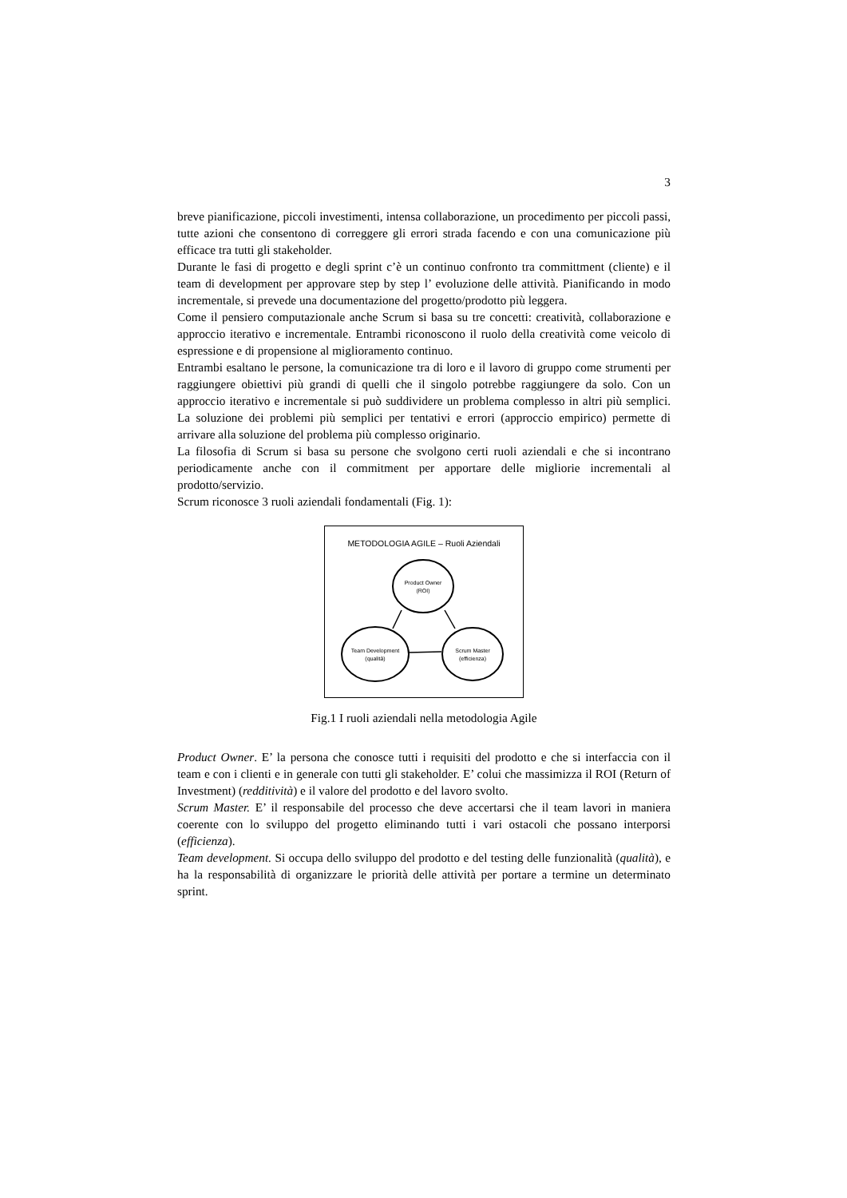3
breve pianificazione, piccoli investimenti, intensa collaborazione, un procedimento per piccoli passi, tutte azioni che consentono di correggere gli errori strada facendo e con una comunicazione più efficace tra tutti gli stakeholder.
Durante le fasi di progetto e degli sprint c’è un continuo confronto tra committment (cliente) e il team di development per approvare step by step l’ evoluzione delle attività. Pianificando in modo incrementale, si prevede una documentazione del progetto/prodotto più leggera.
Come il pensiero computazionale anche Scrum si basa su tre concetti: creatività, collaborazione e approccio iterativo e incrementale. Entrambi riconoscono il ruolo della creatività come veicolo di espressione e di propensione al miglioramento continuo.
Entrambi esaltano le persone, la comunicazione tra di loro e il lavoro di gruppo come strumenti per raggiungere obiettivi più grandi di quelli che il singolo potrebbe raggiungere da solo. Con un approccio iterativo e incrementale si può suddividere un problema complesso in altri più semplici. La soluzione dei problemi più semplici per tentativi e errori (approccio empirico) permette di arrivare alla soluzione del problema più complesso originario.
La filosofia di Scrum si basa su persone che svolgono certi ruoli aziendali e che si incontrano periodicamente anche con il commitment per apportare delle migliorie incrementali al prodotto/servizio.
Scrum riconosce 3 ruoli aziendali fondamentali (Fig. 1):
METODOLOGIA AGILE – Ruoli Aziendali
Product Owner
(ROI)
Team Development
(qualità)
Scrum Master
(efficienza)
Fig.1 I ruoli aziendali nella metodologia Agile
Product Owner. E’ la persona che conosce tutti i requisiti del prodotto e che si interfaccia con il team e con i clienti e in generale con tutti gli stakeholder. E’ colui che massimizza il ROI (Return of Investment) (redditività) e il valore del prodotto e del lavoro svolto.
Scrum Master. E’ il responsabile del processo che deve accertarsi che il team lavori in maniera coerente con lo sviluppo del progetto eliminando tutti i vari ostacoli che possano interporsi (efficienza).
Team development. Si occupa dello sviluppo del prodotto e del testing delle funzionalità (qualità), e ha la responsabilità di organizzare le priorità delle attività per portare a termine un determinato sprint.